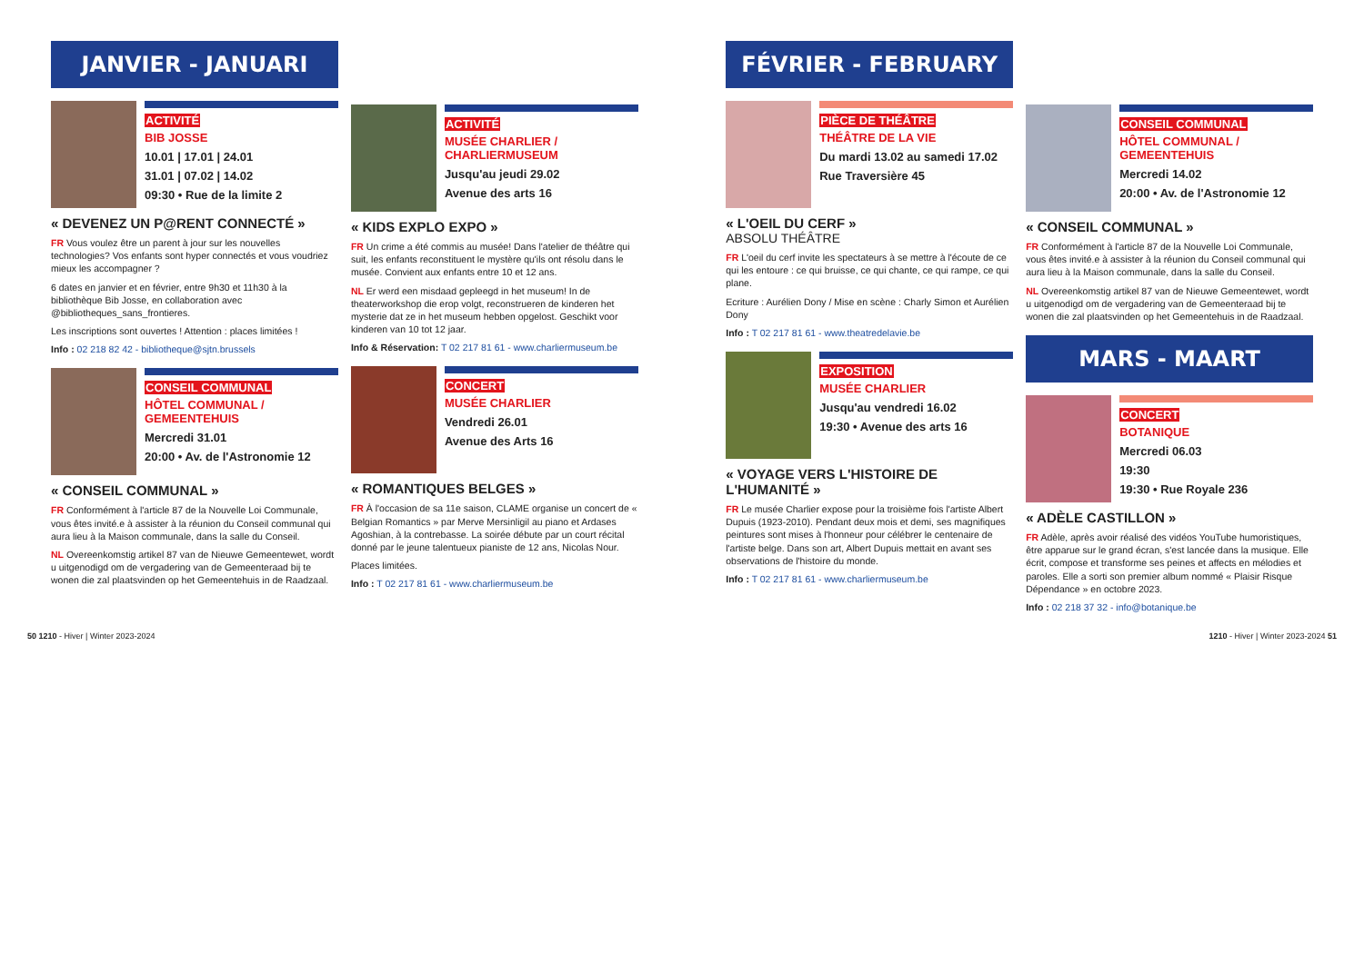JANVIER - JANUARI
ACTIVITÉ
BIB JOSSE
10.01 | 17.01 | 24.01
31.01 | 07.02 | 14.02
09:30 • Rue de la limite 2
« DEVENEZ UN P@RENT CONNECTÉ »
FR Vous voulez être un parent à jour sur les nouvelles technologies? Vos enfants sont hyper connectés et vous voudriez mieux les accompagner ?
6 dates en janvier et en février, entre 9h30 et 11h30 à la bibliothèque Bib Josse, en collaboration avec @bibliotheques_sans_frontieres.
Les inscriptions sont ouvertes ! Attention : places limitées !
Info : 02 218 82 42 - bibliotheque@sjtn.brussels
CONSEIL COMMUNAL
HÔTEL COMMUNAL / GEMEENTEHUIS
Mercredi 31.01
20:00 • Av. de l'Astronomie 12
« CONSEIL COMMUNAL »
FR Conformément à l'article 87 de la Nouvelle Loi Communale, vous êtes invité.e à assister à la réunion du Conseil communal qui aura lieu à la Maison communale, dans la salle du Conseil.
NL Overeenkomstig artikel 87 van de Nieuwe Gemeentewet, wordt u uitgenodigd om de vergadering van de Gemeenteraad bij te wonen die zal plaatsvinden op het Gemeentehuis in de Raadzaal.
ACTIVITÉ
MUSÉE CHARLIER / CHARLIERMUSEUM
Jusqu'au jeudi 29.02
Avenue des arts 16
« KIDS EXPLO EXPO »
FR Un crime a été commis au musée! Dans l'atelier de théâtre qui suit, les enfants reconstituent le mystère qu'ils ont résolu dans le musée. Convient aux enfants entre 10 et 12 ans.
NL Er werd een misdaad gepleegd in het museum! In de theaterworkshop die erop volgt, reconstrueren de kinderen het mysterie dat ze in het museum hebben opgelost. Geschikt voor kinderen van 10 tot 12 jaar.
Info & Réservation: T 02 217 81 61 - www.charliermuseum.be
CONCERT
MUSÉE CHARLIER
Vendredi 26.01
Avenue des Arts 16
« ROMANTIQUES BELGES »
FR À l'occasion de sa 11e saison, CLAME organise un concert de « Belgian Romantics » par Merve Mersinligil au piano et Ardases Agoshian, à la contrebasse. La soirée débute par un court récital donné par le jeune talentueux pianiste de 12 ans, Nicolas Nour.
Places limitées.
Info : T 02 217 81 61 - www.charliermuseum.be
FÉVRIER - FEBRUARY
PIÈCE DE THÉÂTRE
THÉÂTRE DE LA VIE
Du mardi 13.02 au samedi 17.02
Rue Traversière 45
« L'OEIL DU CERF »
ABSOLU THÉÂTRE
FR L'oeil du cerf invite les spectateurs à se mettre à l'écoute de ce qui les entoure : ce qui bruisse, ce qui chante, ce qui rampe, ce qui plane.
Ecriture : Aurélien Dony / Mise en scène : Charly Simon et Aurélien Dony
Info : T 02 217 81 61 - www.theatredelavie.be
EXPOSITION
MUSÉE CHARLIER
Jusqu'au vendredi 16.02
19:30 • Avenue des arts 16
« VOYAGE VERS L'HISTOIRE DE L'HUMANITÉ »
FR Le musée Charlier expose pour la troisième fois l'artiste Albert Dupuis (1923-2010). Pendant deux mois et demi, ses magnifiques peintures sont mises à l'honneur pour célébrer le centenaire de l'artiste belge. Dans son art, Albert Dupuis mettait en avant ses observations de l'histoire du monde.
Info : T 02 217 81 61 - www.charliermuseum.be
CONSEIL COMMUNAL
HÔTEL COMMUNAL / GEMEENTEHUIS
Mercredi 14.02
20:00 • Av. de l'Astronomie 12
« CONSEIL COMMUNAL »
FR Conformément à l'article 87 de la Nouvelle Loi Communale, vous êtes invité.e à assister à la réunion du Conseil communal qui aura lieu à la Maison communale, dans la salle du Conseil.
NL Overeenkomstig artikel 87 van de Nieuwe Gemeentewet, wordt u uitgenodigd om de vergadering van de Gemeenteraad bij te wonen die zal plaatsvinden op het Gemeentehuis in de Raadzaal.
MARS - MAART
CONCERT
BOTANIQUE
Mercredi 06.03
19:30
19:30 • Rue Royale 236
« ADÈLE CASTILLON »
FR Adèle, après avoir réalisé des vidéos YouTube humoristiques, être apparue sur le grand écran, s'est lancée dans la musique. Elle écrit, compose et transforme ses peines et affects en mélodies et paroles. Elle a sorti son premier album nommé « Plaisir Risque Dépendance » en octobre 2023.
Info : 02 218 37 32 - info@botanique.be
50 1210 - Hiver | Winter 2023-2024 1210 - Hiver | Winter 2023-2024 51